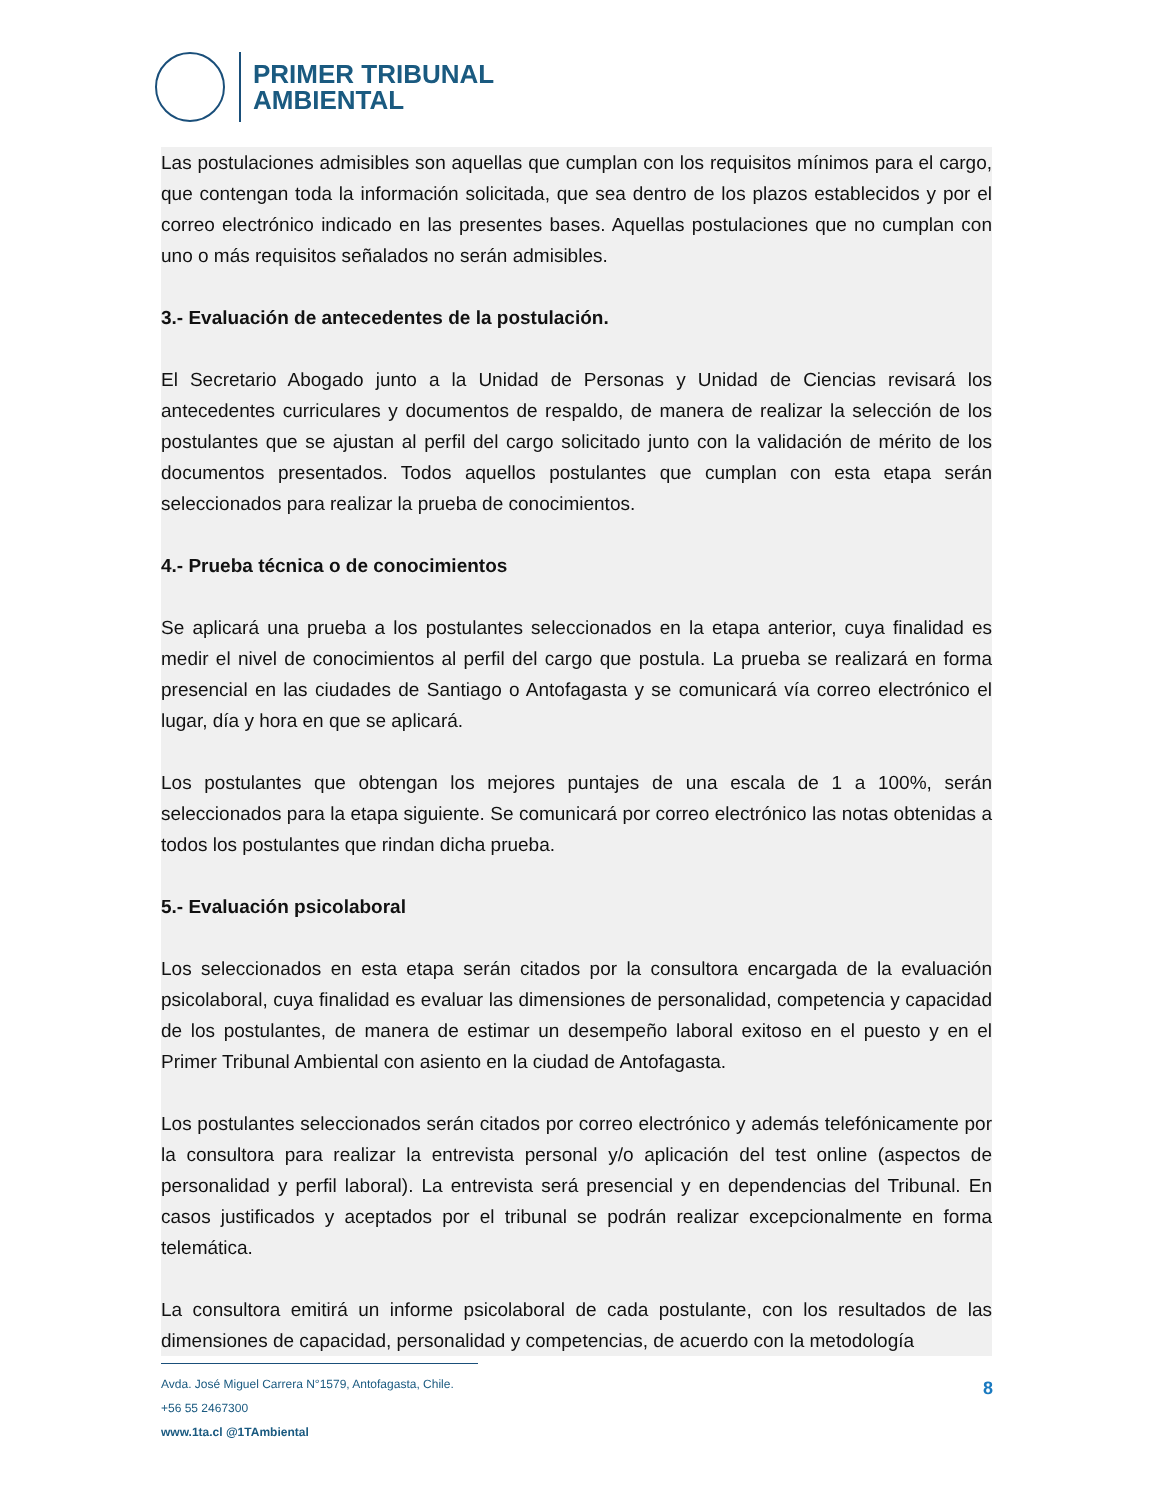PRIMER TRIBUNAL
AMBIENTAL
Las postulaciones admisibles son aquellas que cumplan con los requisitos mínimos para el cargo, que contengan toda la información solicitada, que sea dentro de los plazos establecidos y por el correo electrónico indicado en las presentes bases. Aquellas postulaciones que no cumplan con uno o más requisitos señalados no serán admisibles.
3.- Evaluación de antecedentes de la postulación.
El Secretario Abogado junto a la Unidad de Personas y Unidad de Ciencias revisará los antecedentes curriculares y documentos de respaldo, de manera de realizar la selección de los postulantes que se ajustan al perfil del cargo solicitado junto con la validación de mérito de los documentos presentados. Todos aquellos postulantes que cumplan con esta etapa serán seleccionados para realizar la prueba de conocimientos.
4.- Prueba técnica o de conocimientos
Se aplicará una prueba a los postulantes seleccionados en la etapa anterior, cuya finalidad es medir el nivel de conocimientos al perfil del cargo que postula. La prueba se realizará en forma presencial en las ciudades de Santiago o Antofagasta y se comunicará vía correo electrónico el lugar, día y hora en que se aplicará.
Los postulantes que obtengan los mejores puntajes de una escala de 1 a 100%, serán seleccionados para la etapa siguiente. Se comunicará por correo electrónico las notas obtenidas a todos los postulantes que rindan dicha prueba.
5.- Evaluación psicolaboral
Los seleccionados en esta etapa serán citados por la consultora encargada de la evaluación psicolaboral, cuya finalidad es evaluar las dimensiones de personalidad, competencia y capacidad de los postulantes, de manera de estimar un desempeño laboral exitoso en el puesto y en el Primer Tribunal Ambiental con asiento en la ciudad de Antofagasta.
Los postulantes seleccionados serán citados por correo electrónico y además telefónicamente por la consultora para realizar la entrevista personal y/o aplicación del test online (aspectos de personalidad y perfil laboral). La entrevista será presencial y en dependencias del Tribunal. En casos justificados y aceptados por el tribunal se podrán realizar excepcionalmente en forma telemática.
La consultora emitirá un informe psicolaboral de cada postulante, con los resultados de las dimensiones de capacidad, personalidad y competencias, de acuerdo con la metodología
Avda. José Miguel Carrera N°1579, Antofagasta, Chile.
+56 55 2467300
www.1ta.cl @1TAmbiental
8